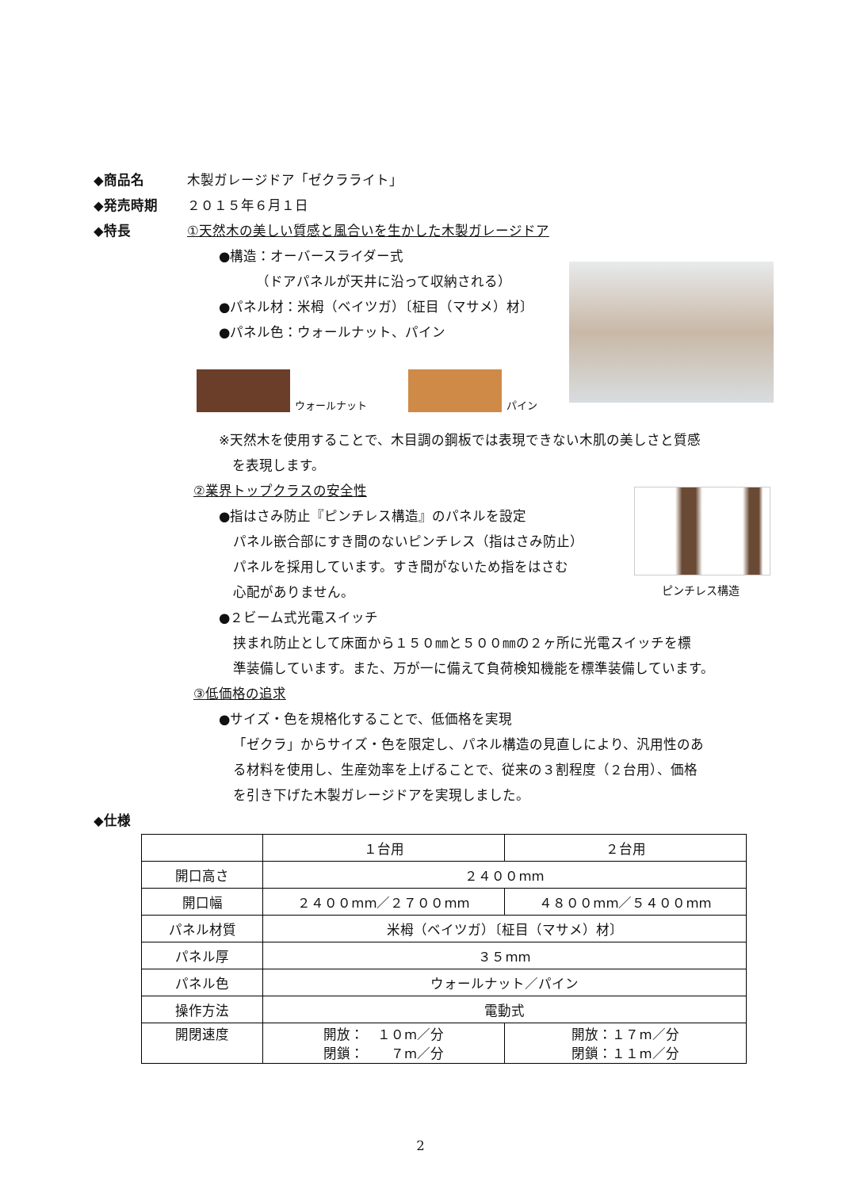◆商品名 木製ガレージドア「ゼクラライト」
◆発売時期 ２０１５年６月１日
◆特長 ①天然木の美しい質感と風合いを生かした木製ガレージドア
●構造：オーバースライダー式
（ドアパネルが天井に沿って収納される）
●パネル材：米栂（ベイツガ）〔柾目（マサメ）材〕
●パネル色：ウォールナット、パイン
ウォールナット
パイン
※天然木を使用することで、木目調の鋼板では表現できない木肌の美しさと質感
　を表現します。
②業界トップクラスの安全性
ピンチレス構造
●指はさみ防止『ピンチレス構造』のパネルを設定
パネル嵌合部にすき間のないピンチレス（指はさみ防止）
パネルを採用しています。すき間がないため指をはさむ
心配がありません。
●２ビーム式光電スイッチ
挟まれ防止として床面から１５０㎜と５００㎜の２ヶ所に光電スイッチを標
準装備しています。また、万が一に備えて負荷検知機能を標準装備しています。
③低価格の追求
●サイズ・色を規格化することで、低価格を実現
「ゼクラ」からサイズ・色を限定し、パネル構造の見直しにより、汎用性のあ
る材料を使用し、生産効率を上げることで、従来の３割程度（２台用）、価格
を引き下げた木製ガレージドアを実現しました。
◆仕様
| | １台用 | ２台用 |
| --- | --- | --- |
| 開口高さ | ２４００mm | |
| 開口幅 | ２４００mm／２７００mm | ４８００mm／５４００mm |
| パネル材質 | 米栂（ベイツガ）〔柾目（マサメ）材〕 | |
| パネル厚 | ３５mm | |
| パネル色 | ウォールナット／パイン | |
| 操作方法 | 電動式 | |
| 開閉速度 | 開放： １０m／分 閉鎖： ７m／分 | 開放：１７m／分 閉鎖：１１m／分 |
2